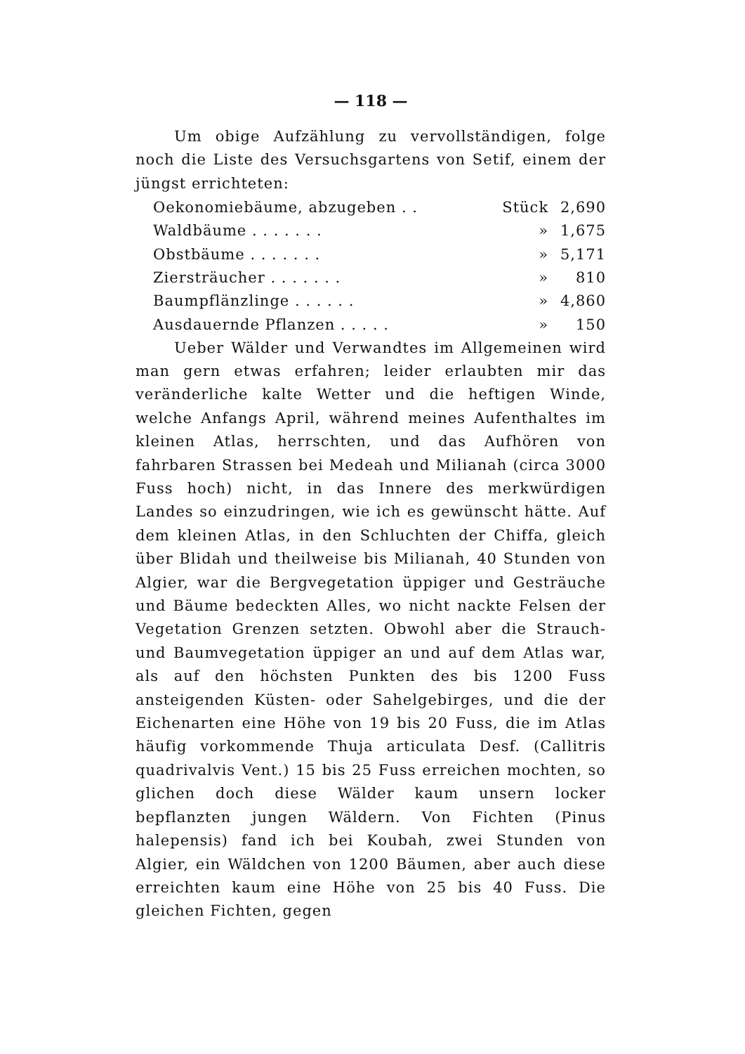— 118 —
Um obige Aufzählung zu vervollständigen, folge noch die Liste des Versuchsgartens von Setif, einem der jüngst errichteten:
| Oekonomiebäume, abzugeben . . | Stück | 2,690 |
| Waldbäume . . . . . . . | » | 1,675 |
| Obstbäume . . . . . . . | » | 5,171 |
| Ziersträucher . . . . . . . | » | 810 |
| Baumpflänzlinge . . . . . . | » | 4,860 |
| Ausdauernde Pflanzen . . . . . | » | 150 |
Ueber Wälder und Verwandtes im Allgemeinen wird man gern etwas erfahren; leider erlaubten mir das veränderliche kalte Wetter und die heftigen Winde, welche Anfangs April, während meines Aufenthaltes im kleinen Atlas, herrschten, und das Aufhören von fahrbaren Strassen bei Medeah und Milianah (circa 3000 Fuss hoch) nicht, in das Innere des merkwürdigen Landes so einzudringen, wie ich es gewünscht hätte. Auf dem kleinen Atlas, in den Schluchten der Chiffa, gleich über Blidah und theilweise bis Milianah, 40 Stunden von Algier, war die Bergvegetation üppiger und Gesträuche und Bäume bedeckten Alles, wo nicht nackte Felsen der Vegetation Grenzen setzten. Obwohl aber die Strauch- und Baumvegetation üppiger an und auf dem Atlas war, als auf den höchsten Punkten des bis 1200 Fuss ansteigenden Küsten- oder Sahelgebirges, und die der Eichenarten eine Höhe von 19 bis 20 Fuss, die im Atlas häufig vorkommende Thuja articulata Desf. (Callitris quadrivalvis Vent.) 15 bis 25 Fuss erreichen mochten, so glichen doch diese Wälder kaum unsern locker bepflanzten jungen Wäldern. Von Fichten (Pinus halepensis) fand ich bei Koubah, zwei Stunden von Algier, ein Wäldchen von 1200 Bäumen, aber auch diese erreichten kaum eine Höhe von 25 bis 40 Fuss. Die gleichen Fichten, gegen